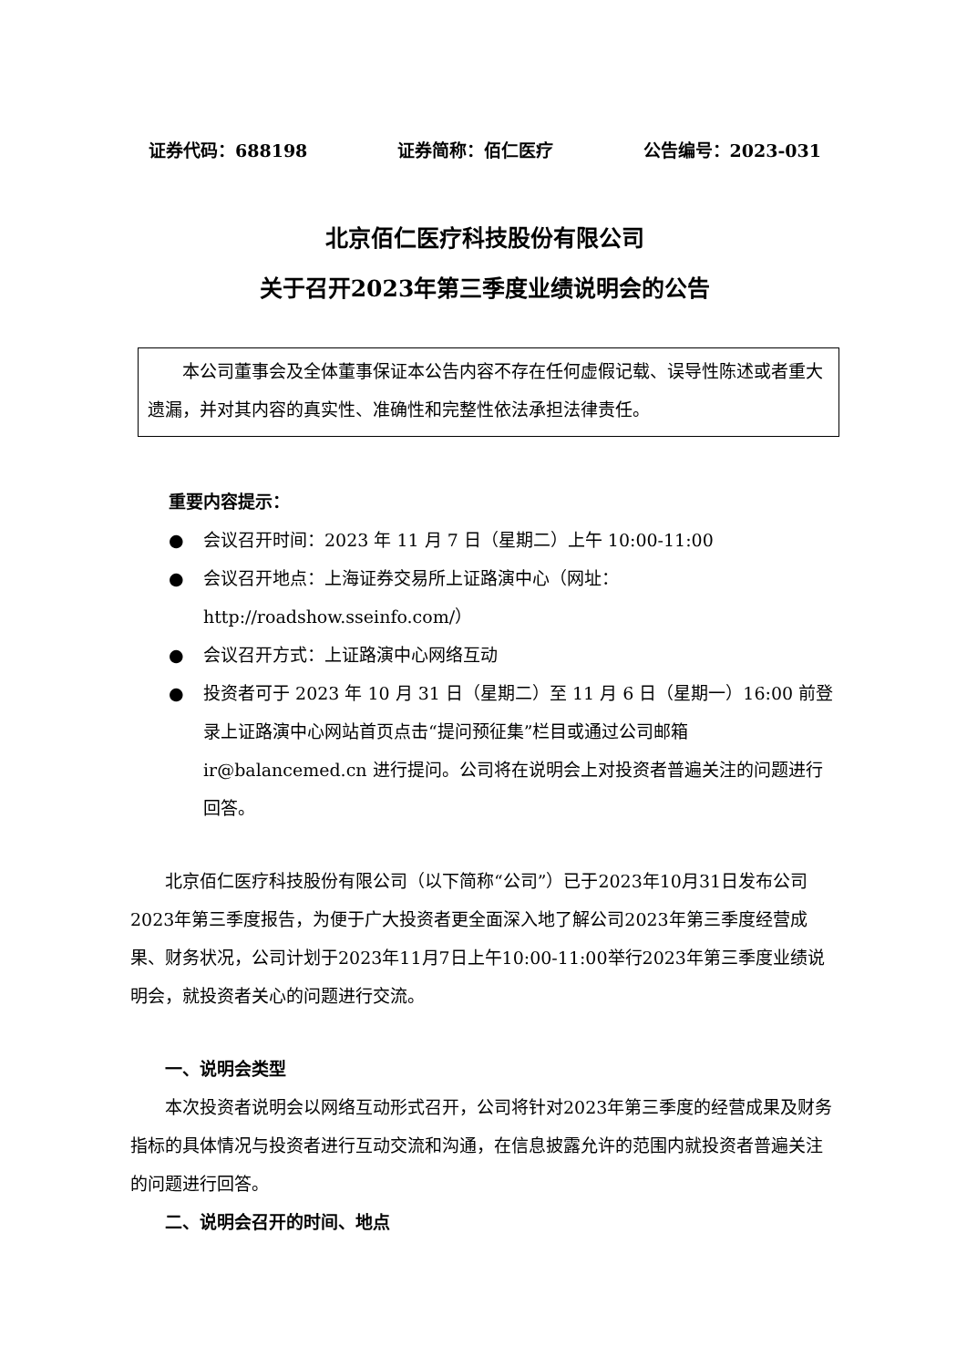证券代码：688198 证券简称：佰仁医疗 公告编号：2023-031
北京佰仁医疗科技股份有限公司
关于召开2023年第三季度业绩说明会的公告
本公司董事会及全体董事保证本公告内容不存在任何虚假记载、误导性陈述或者重大遗漏，并对其内容的真实性、准确性和完整性依法承担法律责任。
重要内容提示：
● 会议召开时间：2023 年 11 月 7 日（星期二）上午 10:00-11:00
● 会议召开地点：上海证券交易所上证路演中心（网址：http://roadshow.sseinfo.com/）
● 会议召开方式：上证路演中心网络互动
● 投资者可于 2023 年 10 月 31 日（星期二）至 11 月 6 日（星期一）16:00 前登录上证路演中心网站首页点击“提问预征集”栏目或通过公司邮箱 ir@balancemed.cn 进行提问。公司将在说明会上对投资者普遍关注的问题进行回答。
北京佰仁医疗科技股份有限公司（以下简称“公司”）已于2023年10月31日发布公司2023年第三季度报告，为便于广大投资者更全面深入地了解公司2023年第三季度经营成果、财务状况，公司计划于2023年11月7日上午10:00-11:00举行2023年第三季度业绩说明会，就投资者关心的问题进行交流。
一、说明会类型
本次投资者说明会以网络互动形式召开，公司将针对2023年第三季度的经营成果及财务指标的具体情况与投资者进行互动交流和沟通，在信息披露允许的范围内就投资者普遍关注的问题进行回答。
二、说明会召开的时间、地点